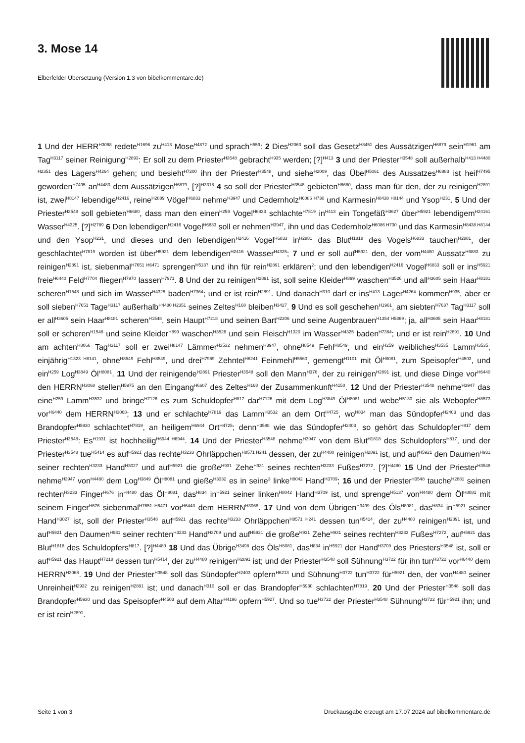3. Mose 14
Elberfelder Übersetzung (Version 1.3 von bibelkommentare.de)
1 Und der HERR<sup>H3068</sup> redete<sup>H1696</sup> zu<sup>H413</sup> Mose<sup>H4872</sup> und sprach<sup>H559</sup>: 2 Dies<sup>H2063</sup> soll das Gesetz<sup>H8451</sup> des Aussätzigen<sup>H6879</sup> sein<sup>H1961</sup> am Tag<sup>H3117</sup> seiner Reinigung<sup>H2893</sup>: Er soll zu dem Priester<sup>H3548</sup> gebracht<sup>H935</sup> werden; [?]<sup>H413</sup> 3 und der Priester<sup>H3548</sup> soll außerhalb<sup>H413 H4480 H2351</sup> des Lagers<sup>H4264</sup> gehen; und besieht<sup>H7200</sup> ihn der Priester<sup>H3548</sup>, und siehe<sup>H2009</sup>, das Übel<sup>H5061</sup> des Aussatzes<sup>H6883</sup> ist heil<sup>H7495</sup> geworden<sup>H7495</sup> an<sup>H4480</sup> dem Aussätzigen<sup>H6879</sup>, [?]<sup>H3318</sup> 4 so soll der Priester<sup>H3548</sup> gebieten<sup>H6680</sup>, dass man für den, der zu reinigen<sup>H2891</sup> ist, zwei<sup>H8147</sup> lebendige<sup>H2416</sup>, reine<sup>H2889</sup> Vögel<sup>H6833</sup> nehme<sup>H3947</sup> und Cedernholz<sup>H6086 H730</sup> und Karmesin<sup>H8438 H8144</sup> und Ysop<sup>H231</sup>. 5 Und der Priester<sup>H3548</sup> soll gebieten<sup>H6680</sup>, dass man den einen<sup>H259</sup> Vogel<sup>H6833</sup> schlachte<sup>H7819</sup> in<sup>H413</sup> ein Tongefäß<sup>H3627</sup> über<sup>H5921</sup> lebendigem<sup>H24161</sup> Wasser<sup>H4325</sup>. [?]<sup>H2789</sup> 6 Den lebendigen<sup>H2416</sup> Vogel<sup>H6833</sup> soll er nehmen<sup>H3947</sup>, ihn und das Cedernholz<sup>H6086 H730</sup> und das Karmesin<sup>H8438 H8144</sup> und den Ysop<sup>H231</sup>, und dieses und den lebendigen<sup>H2416</sup> Vogel<sup>H6833</sup> in<sup>H2881</sup> das Blut<sup>H1818</sup> des Vogels<sup>H6833</sup> tauchen<sup>H2881</sup>, der geschlachtet<sup>H7819</sup> worden ist über<sup>H5921</sup> dem lebendigen<sup>H2416</sup> Wasser<sup>H4325</sup>; 7 und er soll auf<sup>H5921</sup> den, der vom<sup>H4480</sup> Aussatz<sup>H6883</sup> zu reinigen<sup>H2891</sup> ist, siebenmal<sup>H7651 H6471</sup> sprengen<sup>H5137</sup> und ihn für rein<sup>H2891</sup> erklären<sup>2</sup>; und den lebendigen<sup>H2416</sup> Vogel<sup>H6833</sup> soll er ins<sup>H5921</sup> freie<sup>H6440</sup> Feld<sup>H7704</sup> fliegen<sup>H7970</sup> lassen<sup>H7971</sup>. 8 Und der zu reinigen<sup>H2891</sup> ist, soll seine Kleider<sup>H899</sup> waschen<sup>H3526</sup> und all<sup>H3605</sup> sein Haar<sup>H8181</sup> scheren<sup>H1548</sup> und sich im Wasser<sup>H4325</sup> baden<sup>H7364</sup>; und er ist rein<sup>H2891</sup>. Und danach<sup>H310</sup> darf er ins<sup>H413</sup> Lager<sup>H4264</sup> kommen<sup>H935</sup>, aber er soll sieben<sup>H7651</sup> Tage<sup>H3117</sup> außerhalb<sup>H4480 H2351</sup> seines Zeltes<sup>H168</sup> bleiben<sup>H3427</sup>. 9 Und es soll geschehen<sup>H1961</sup>, am siebten<sup>H7637</sup> Tag<sup>H3117</sup> soll er all<sup>H3605</sup> sein Haar<sup>H8181</sup> scheren<sup>H1548</sup>, sein Haupt<sup>H7218</sup> und seinen Bart<sup>H2206</sup> und seine Augenbrauen<sup>H1354 H5869</sup>; ja, all<sup>H3605</sup> sein Haar<sup>H8181</sup> soll er scheren<sup>H1548</sup> und seine Kleider<sup>H899</sup> waschen<sup>H3526</sup> und sein Fleisch<sup>H1320</sup> im Wasser<sup>H4325</sup> baden<sup>H7364</sup>; und er ist rein<sup>H2891</sup>. 10 Und am achten<sup>H8066</sup> Tag<sup>H3117</sup> soll er zwei<sup>H8147</sup> Lämmer<sup>H3532</sup> nehmen<sup>H3947</sup>, ohne<sup>H8549</sup> Fehl<sup>H8549</sup>, und ein<sup>H259</sup> weibliches<sup>H3535</sup> Lamm<sup>H3535</sup>, einjährig<sup>H1323 H8141</sup>, ohne<sup>H8549</sup> Fehl<sup>H8549</sup>, und drei<sup>H7969</sup> Zehntel<sup>H6241</sup> Feinmehl<sup>H5560</sup>, gemengt<sup>H1101</sup> mit Öl<sup>H8081</sup>, zum Speisopfer<sup>H4503</sup>, und ein<sup>H259</sup> Log<sup>H3849</sup> Öl<sup>H8081</sup>. 11 Und der reinigende<sup>H2891</sup> Priester<sup>H3548</sup> soll den Mann<sup>H376</sup>, der zu reinigen<sup>H2891</sup> ist, und diese Dinge vor<sup>H6440</sup> den HERRN<sup>H3068</sup> stellen<sup>H5975</sup> an den Eingang<sup>H6607</sup> des Zeltes<sup>H168</sup> der Zusammenkunft<sup>H4150</sup>. 12 Und der Priester<sup>H3548</sup> nehme<sup>H3947</sup> das eine<sup>H259</sup> Lamm<sup>H3532</sup> und bringe<sup>H7126</sup> es zum Schuldopfer<sup>H817</sup> dar<sup>H7126</sup> mit dem Log<sup>H3849</sup> Öl<sup>H8081</sup> und webe<sup>H5130</sup> sie als Webopfer<sup>H8573</sup> vor<sup>H6440</sup> dem HERRN<sup>H3068</sup>; 13 und er schlachte<sup>H7819</sup> das Lamm<sup>H3532</sup> an dem Ort<sup>H4725</sup>, wo<sup>H834</sup> man das Sündopfer<sup>H2403</sup> und das Brandopfer<sup>H5930</sup> schlachtet<sup>H7819</sup>, an heiligem<sup>H6944</sup> Ort<sup>H4725</sup>; denn<sup>H3588</sup> wie das Sündopfer<sup>H2403</sup>, so gehört das Schuldopfer<sup>H817</sup> dem Priester<sup>H3548</sup>: Es<sup>H1931</sup> ist hochheilig<sup>H6944 H6944</sup>. 14 Und der Priester<sup>H3548</sup> nehme<sup>H3947</sup> von dem Blut<sup>H1818</sup> des Schuldopfers<sup>H817</sup>, und der Priester<sup>H3548</sup> tue<sup>H5414</sup> es auf<sup>H5921</sup> das rechte<sup>H3233</sup> Ohrläppchen<sup>H8571 H241</sup> dessen, der zu<sup>H4480</sup> reinigen<sup>H2891</sup> ist, und auf<sup>H5921</sup> den Daumen<sup>H931</sup> seiner rechten<sup>H3233</sup> Hand<sup>H3027</sup> und auf<sup>H5921</sup> die große<sup>H931</sup> Zehe<sup>H931</sup> seines rechten<sup>H3233</sup> Fußes<sup>H7272</sup>. [?]<sup>H4480</sup> 15 Und der Priester<sup>H3548</sup> nehme<sup>H3947</sup> von<sup>H4480</sup> dem Log<sup>H3849</sup> Öl<sup>H8081</sup> und gieße<sup>H3332</sup> es in seine<sup>3</sup> linke<sup>H8042</sup> Hand<sup>H3709</sup>; 16 und der Priester<sup>H3548</sup> tauche<sup>H2881</sup> seinen rechten<sup>H3233</sup> Finger<sup>H676</sup> in<sup>H4480</sup> das Öl<sup>H8081</sup>, das<sup>H834</sup> in<sup>H5921</sup> seiner linken<sup>H8042</sup> Hand<sup>H3709</sup> ist, und sprenge<sup>H5137</sup> von<sup>H4480</sup> dem Öl<sup>H8081</sup> mit seinem Finger<sup>H676</sup> siebenmal<sup>H7651 H6471</sup> vor<sup>H6440</sup> dem HERRN<sup>H3068</sup>. 17 Und von dem Übrigen<sup>H3499</sup> des Öls<sup>H8081</sup>, das<sup>H834</sup> in<sup>H5921</sup> seiner Hand<sup>H3027</sup> ist, soll der Priester<sup>H3548</sup> auf<sup>H5921</sup> das rechte<sup>H3233</sup> Ohrläppchen<sup>H8571 H241</sup> dessen tun<sup>H5414</sup>, der zu<sup>H4480</sup> reinigen<sup>H2891</sup> ist, und auf<sup>H5921</sup> den Daumen<sup>H931</sup> seiner rechten<sup>H3233</sup> Hand<sup>H3709</sup> und auf<sup>H5921</sup> die große<sup>H931</sup> Zehe<sup>H931</sup> seines rechten<sup>H3233</sup> Fußes<sup>H7272</sup>, auf<sup>H5921</sup> das Blut<sup>H1818</sup> des Schuldopfers<sup>H817</sup>. [?]<sup>H4480</sup> 18 Und das Übrige<sup>H3498</sup> des Öls<sup>H8081</sup>, das<sup>H834</sup> in<sup>H5921</sup> der Hand<sup>H3709</sup> des Priesters<sup>H3548</sup> ist, soll er auf<sup>H5921</sup> das Haupt<sup>H7218</sup> dessen tun<sup>H5414</sup>, der zu<sup>H4480</sup> reinigen<sup>H2891</sup> ist; und der Priester<sup>H3548</sup> soll Sühnung<sup>H3722</sup> für ihn tun<sup>H3722</sup> vor<sup>H6440</sup> dem HERRN<sup>H3068</sup>. 19 Und der Priester<sup>H3548</sup> soll das Sündopfer<sup>H2403</sup> opfern<sup>H6213</sup> und Sühnung<sup>H3722</sup> tun<sup>H3722</sup> für<sup>H5921</sup> den, der von<sup>H4480</sup> seiner Unreinheit<sup>H2932</sup> zu reinigen<sup>H2891</sup> ist; und danach<sup>H310</sup> soll er das Brandopfer<sup>H5930</sup> schlachten<sup>H7819</sup>. 20 Und der Priester<sup>H3548</sup> soll das Brandopfer<sup>H5930</sup> und das Speisopfer<sup>H4503</sup> auf dem Altar<sup>H4196</sup> opfern<sup>H5927</sup>. Und so tue<sup>H3722</sup> der Priester<sup>H3548</sup> Sühnung<sup>H3722</sup> für<sup>H5921</sup> ihn; und er ist rein<sup>H2891</sup>.
Seite 1 von 3 Druckausgabe erzeugt am 17.07.2024 auf bibelkommentare.de